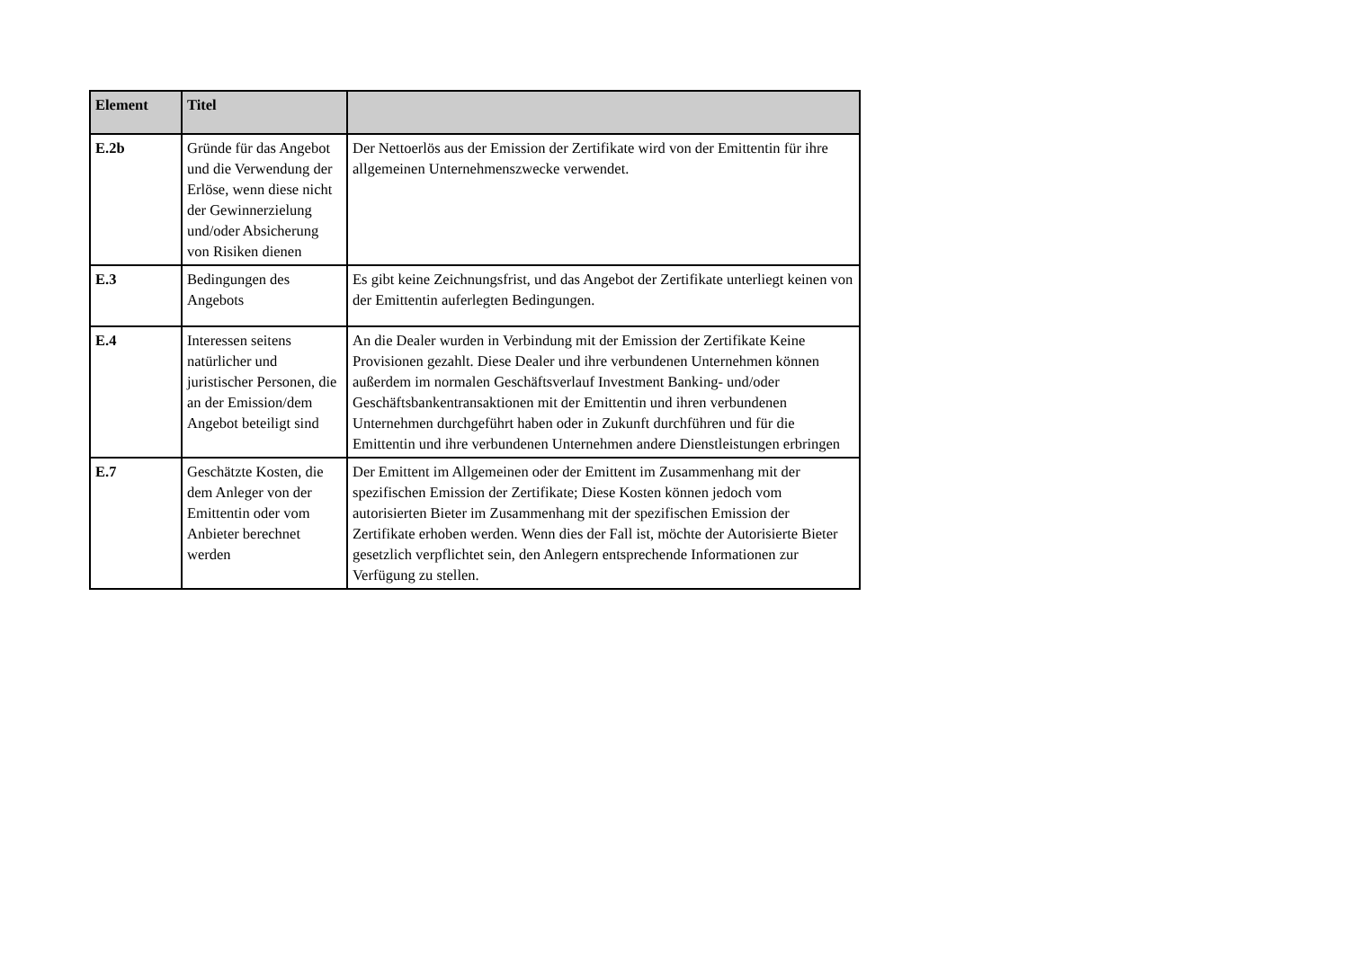| Element | Titel | |
| --- | --- | --- |
| E.2b | Gründe für das Angebot und die Verwendung der Erlöse, wenn diese nicht der Gewinnerzielung und/oder Absicherung von Risiken dienen | Der Nettoerlös aus der Emission der Zertifikate wird von der Emittentin für ihre allgemeinen Unternehmenszwecke verwendet. |
| E.3 | Bedingungen des Angebots | Es gibt keine Zeichnungsfrist, und das Angebot der Zertifikate unterliegt keinen von der Emittentin auferlegten Bedingungen. |
| E.4 | Interessen seitens natürlicher und juristischer Personen, die an der Emission/dem Angebot beteiligt sind | An die Dealer wurden in Verbindung mit der Emission der Zertifikate Keine Provisionen gezahlt. Diese Dealer und ihre verbundenen Unternehmen können außerdem im normalen Geschäftsverlauf Investment Banking- und/oder Geschäftsbankentransaktionen mit der Emittentin und ihren verbundenen Unternehmen durchgeführt haben oder in Zukunft durchführen und für die Emittentin und ihre verbundenen Unternehmen andere Dienstleistungen erbringen |
| E.7 | Geschätzte Kosten, die dem Anleger von der Emittentin oder vom Anbieter berechnet werden | Der Emittent im Allgemeinen oder der Emittent im Zusammenhang mit der spezifischen Emission der Zertifikate; Diese Kosten können jedoch vom autorisierten Bieter im Zusammenhang mit der spezifischen Emission der Zertifikate erhoben werden. Wenn dies der Fall ist, möchte der Autorisierte Bieter gesetzlich verpflichtet sein, den Anlegern entsprechende Informationen zur Verfügung zu stellen. |